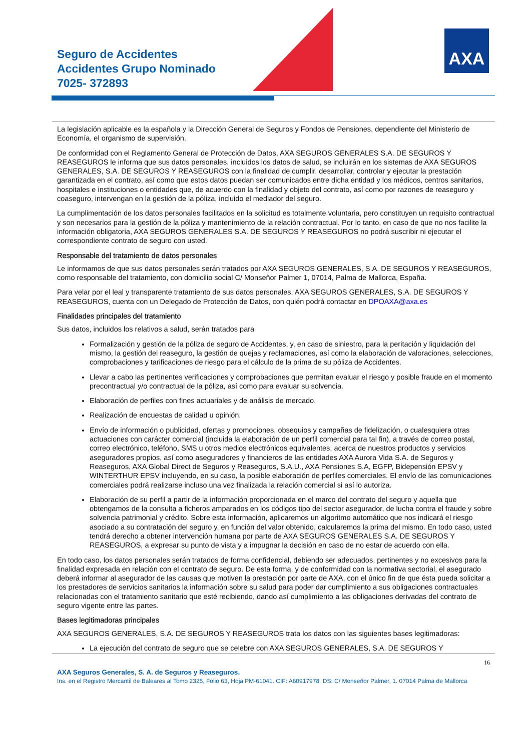Seguro de Accidentes
Accidentes Grupo Nominado
7025- 372893
AXA
La legislación aplicable es la española y la Dirección General de Seguros y Fondos de Pensiones, dependiente del Ministerio de Economía, el organismo de supervisión.
De conformidad con el Reglamento General de Protección de Datos, AXA SEGUROS GENERALES S.A. DE SEGUROS Y REASEGUROS le informa que sus datos personales, incluidos los datos de salud, se incluirán en los sistemas de AXA SEGUROS GENERALES, S.A. DE SEGUROS Y REASEGUROS con la finalidad de cumplir, desarrollar, controlar y ejecutar la prestación garantizada en el contrato, así como que estos datos puedan ser comunicados entre dicha entidad y los médicos, centros sanitarios, hospitales e instituciones o entidades que, de acuerdo con la finalidad y objeto del contrato, así como por razones de reaseguro y coaseguro, intervengan en la gestión de la póliza, incluido el mediador del seguro.
La cumplimentación de los datos personales facilitados en la solicitud es totalmente voluntaria, pero constituyen un requisito contractual y son necesarios para la gestión de la póliza y mantenimiento de la relación contractual. Por lo tanto, en caso de que no nos facilite la información obligatoria, AXA SEGUROS GENERALES S.A. DE SEGUROS Y REASEGUROS no podrá suscribir ni ejecutar el correspondiente contrato de seguro con usted.
Responsable del tratamiento de datos personales
Le informamos de que sus datos personales serán tratados por AXA SEGUROS GENERALES, S.A. DE SEGUROS Y REASEGUROS, como responsable del tratamiento, con domicilio social C/ Monseñor Palmer 1, 07014, Palma de Mallorca, España.
Para velar por el leal y transparente tratamiento de sus datos personales, AXA SEGUROS GENERALES, S.A. DE SEGUROS Y REASEGUROS, cuenta con un Delegado de Protección de Datos, con quién podrá contactar en DPOAXA@axa.es
Finalidades principales del tratamiento
Sus datos, incluidos los relativos a salud, serán tratados para
Formalización y gestión de la póliza de seguro de Accidentes, y, en caso de siniestro, para la peritación y liquidación del mismo, la gestión del reaseguro, la gestión de quejas y reclamaciones, así como la elaboración de valoraciones, selecciones, comprobaciones y tarificaciones de riesgo para el cálculo de la prima de su póliza de Accidentes.
Llevar a cabo las pertinentes verificaciones y comprobaciones que permitan evaluar el riesgo y posible fraude en el momento precontractual y/o contractual de la póliza, así como para evaluar su solvencia.
Elaboración de perfiles con fines actuariales y de análisis de mercado.
Realización de encuestas de calidad u opinión.
Envío de información o publicidad, ofertas y promociones, obsequios y campañas de fidelización, o cualesquiera otras actuaciones con carácter comercial (incluida la elaboración de un perfil comercial para tal fin), a través de correo postal, correo electrónico, teléfono, SMS u otros medios electrónicos equivalentes, acerca de nuestros productos y servicios aseguradores propios, así como aseguradores y financieros de las entidades AXA Aurora Vida S.A. de Seguros y Reaseguros, AXA Global Direct de Seguros y Reaseguros, S.A.U., AXA Pensiones S.A, EGFP, Bidepensión EPSV y WINTERTHUR EPSV incluyendo, en su caso, la posible elaboración de perfiles comerciales. El envío de las comunicaciones comerciales podrá realizarse incluso una vez finalizada la relación comercial si así lo autoriza.
Elaboración de su perfil a partir de la información proporcionada en el marco del contrato del seguro y aquella que obtengamos de la consulta a ficheros amparados en los códigos tipo del sector asegurador, de lucha contra el fraude y sobre solvencia patrimonial y crédito. Sobre esta información, aplicaremos un algoritmo automático que nos indicará el riesgo asociado a su contratación del seguro y, en función del valor obtenido, calcularemos la prima del mismo. En todo caso, usted tendrá derecho a obtener intervención humana por parte de AXA SEGUROS GENERALES S.A. DE SEGUROS Y REASEGUROS, a expresar su punto de vista y a impugnar la decisión en caso de no estar de acuerdo con ella.
En todo caso, los datos personales serán tratados de forma confidencial, debiendo ser adecuados, pertinentes y no excesivos para la finalidad expresada en relación con el contrato de seguro. De esta forma, y de conformidad con la normativa sectorial, el asegurado deberá informar al asegurador de las causas que motiven la prestación por parte de AXA, con el único fin de que ésta pueda solicitar a los prestadores de servicios sanitarios la información sobre su salud para poder dar cumplimiento a sus obligaciones contractuales relacionadas con el tratamiento sanitario que esté recibiendo, dando así cumplimiento a las obligaciones derivadas del contrato de seguro vigente entre las partes.
Bases legitimadoras principales
AXA SEGUROS GENERALES, S.A. DE SEGUROS Y REASEGUROS trata los datos con las siguientes bases legitimadoras:
La ejecución del contrato de seguro que se celebre con AXA SEGUROS GENERALES, S.A. DE SEGUROS Y
16
AXA Seguros Generales, S. A. de Seguros y Reaseguros.
Ins. en el Registro Mercantil de Baleares al Tomo 2325, Folio 63, Hoja PM-61041. CIF: A60917978. DS: C/ Monseñor Palmer, 1. 07014 Palma de Mallorca